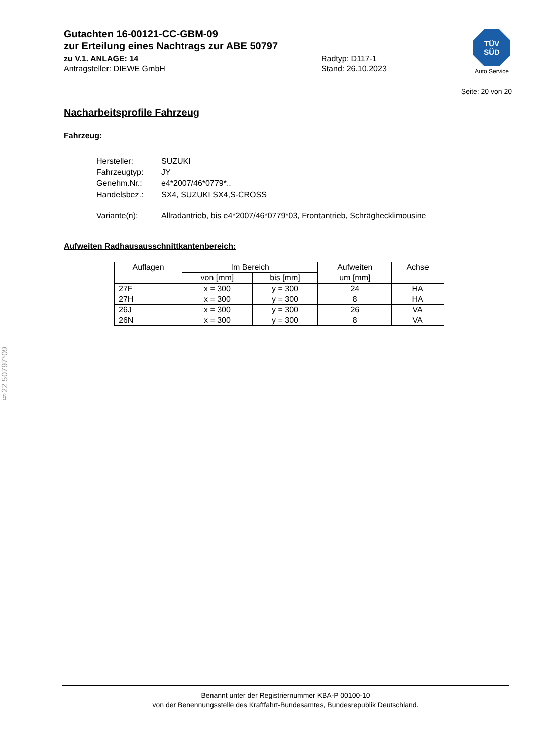Gutachten 16-00121-CC-GBM-09
zur Erteilung eines Nachtrags zur ABE 50797
zu V.1. ANLAGE: 14
Antragsteller: DIEWE GmbH
Radtyp: D117-1
Stand: 26.10.2023
TÜV
SÜD
Auto Service
Seite: 20 von 20
Nacharbeitsprofile Fahrzeug
Fahrzeug:
| Hersteller: | SUZUKI |
| Fahrzeugtyp: | JY |
| Genehm.Nr.: | e4*2007/46*0779*.. |
| Handelsbez.: | SX4, SUZUKI SX4,S-CROSS |
| Variante(n): | Allradantrieb, bis e4*2007/46*0779*03, Frontantrieb, Schräghecklimousine |
Aufweiten Radhausausschnittkantenbereich:
| Auflagen | Im Bereich | | Aufweiten | Achse |
| --- | --- | --- | --- | --- |
| | von [mm] | bis [mm] | um [mm] | |
| 27F | x = 300 | y = 300 | 24 | HA |
| 27H | x = 300 | y = 300 | 8 | HA |
| 26J | x = 300 | y = 300 | 26 | VA |
| 26N | x = 300 | y = 300 | 8 | VA |
§22 50797*09
Benannt unter der Registriernummer KBA-P 00100-10
von der Benennungsstelle des Kraftfahrt-Bundesamtes, Bundesrepublik Deutschland.